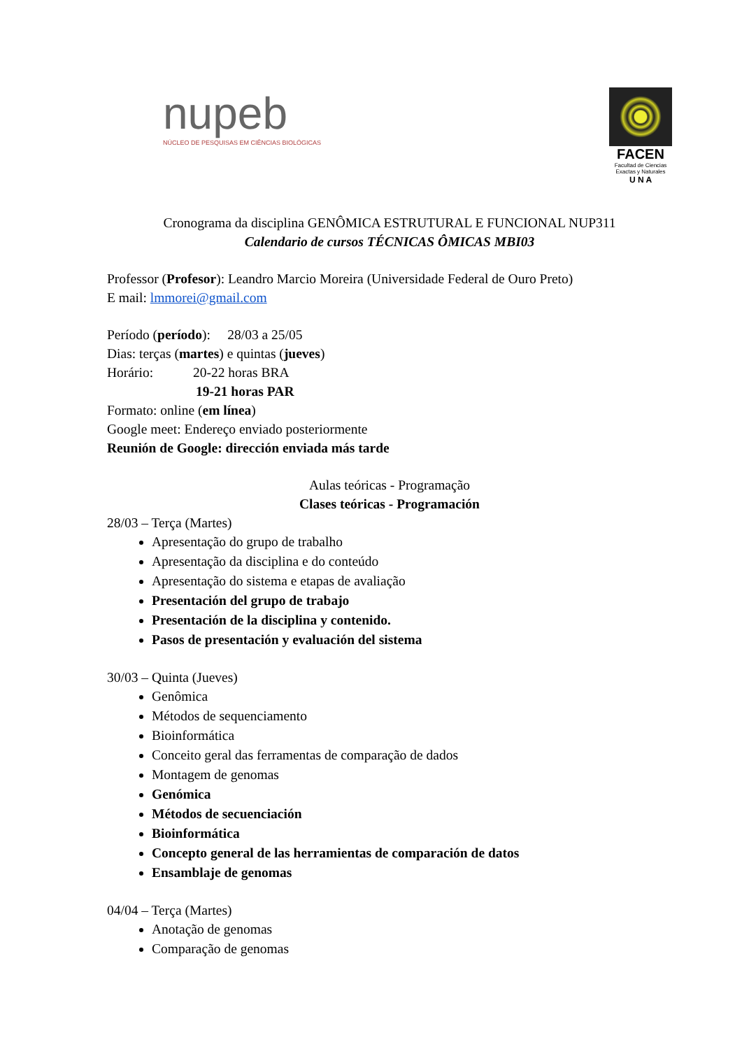nupeb
NÚCLEO DE PESQUISAS EM CIÊNCIAS BIOLÓGICAS
FACEN
Facultad de Ciencias Exactas y Naturales
U N A
Cronograma da disciplina GENÔMICA ESTRUTURAL E FUNCIONAL NUP311
Calendario de cursos TÉCNICAS ÔMICAS MBI03
Professor (Profesor): Leandro Marcio Moreira (Universidade Federal de Ouro Preto)
E mail: lmmorei@gmail.com
Período (período): 28/03 a 25/05
Dias: terças (martes) e quintas (jueves)
Horário: 20-22 horas BRA
19-21 horas PAR
Formato: online (em línea)
Google meet: Endereço enviado posteriormente
Reunión de Google: dirección enviada más tarde
Aulas teóricas - Programação
Clases teóricas - Programación
28/03 – Terça (Martes)
Apresentação do grupo de trabalho
Apresentação da disciplina e do conteúdo
Apresentação do sistema e etapas de avaliação
Presentación del grupo de trabajo
Presentación de la disciplina y contenido.
Pasos de presentación y evaluación del sistema
30/03 – Quinta (Jueves)
Genômica
Métodos de sequenciamento
Bioinformática
Conceito geral das ferramentas de comparação de dados
Montagem de genomas
Genómica
Métodos de secuenciación
Bioinformática
Concepto general de las herramientas de comparación de datos
Ensamblaje de genomas
04/04 – Terça (Martes)
Anotação de genomas
Comparação de genomas